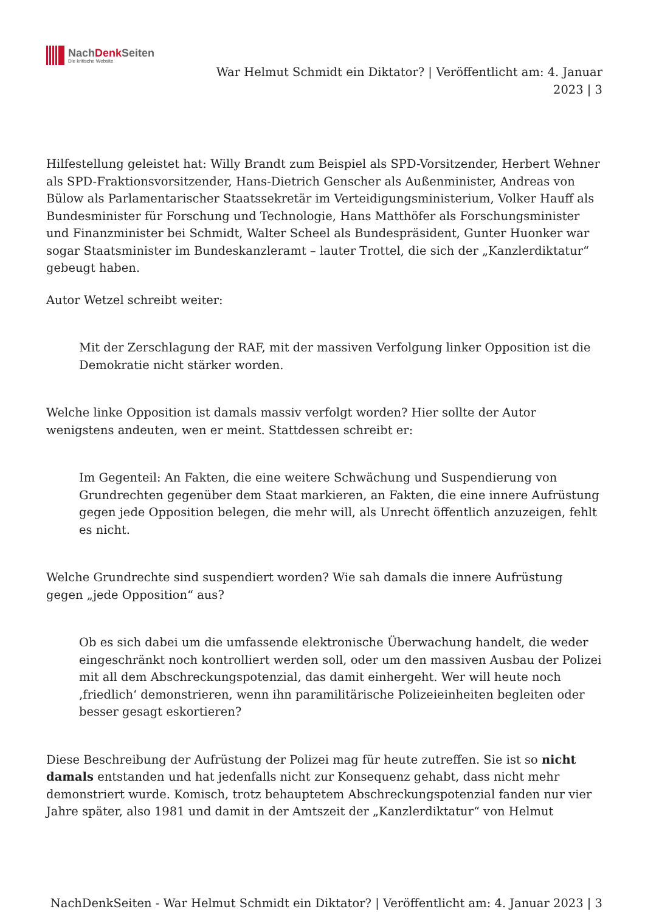NachDenk Seiten
Die kritische Website
War Helmut Schmidt ein Diktator? | Veröffentlicht am: 4. Januar
2023 | 3
Hilfestellung geleistet hat: Willy Brandt zum Beispiel als SPD-Vorsitzender, Herbert Wehner als SPD-Fraktionsvorsitzender, Hans-Dietrich Genscher als Außenminister, Andreas von Bülow als Parlamentarischer Staatssekretär im Verteidigungsministerium, Volker Hauff als Bundesminister für Forschung und Technologie, Hans Matthöfer als Forschungsminister und Finanzminister bei Schmidt, Walter Scheel als Bundespräsident, Gunter Huonker war sogar Staatsminister im Bundeskanzleramt – lauter Trottel, die sich der „Kanzlerdiktatur“ gebeugt haben.
Autor Wetzel schreibt weiter:
Mit der Zerschlagung der RAF, mit der massiven Verfolgung linker Opposition ist die Demokratie nicht stärker worden.
Welche linke Opposition ist damals massiv verfolgt worden? Hier sollte der Autor wenigstens andeuten, wen er meint. Stattdessen schreibt er:
Im Gegenteil: An Fakten, die eine weitere Schwächung und Suspendierung von Grundrechten gegenüber dem Staat markieren, an Fakten, die eine innere Aufrüstung gegen jede Opposition belegen, die mehr will, als Unrecht öffentlich anzuzeigen, fehlt es nicht.
Welche Grundrechte sind suspendiert worden? Wie sah damals die innere Aufrüstung gegen „jede Opposition“ aus?
Ob es sich dabei um die umfassende elektronische Überwachung handelt, die weder eingeschränkt noch kontrolliert werden soll, oder um den massiven Ausbau der Polizei mit all dem Abschreckungspotenzial, das damit einhergeht. Wer will heute noch ‚friedlich‘ demonstrieren, wenn ihn paramilitärische Polizeieinheiten begleiten oder besser gesagt eskortieren?
Diese Beschreibung der Aufrüstung der Polizei mag für heute zutreffen. Sie ist so nicht damals entstanden und hat jedenfalls nicht zur Konsequenz gehabt, dass nicht mehr demonstriert wurde. Komisch, trotz behauptetem Abschreckungspotenzial fanden nur vier Jahre später, also 1981 und damit in der Amtszeit der „Kanzlerdiktatur“ von Helmut
NachDenkSeiten - War Helmut Schmidt ein Diktator? | Veröffentlicht am: 4. Januar 2023 | 3